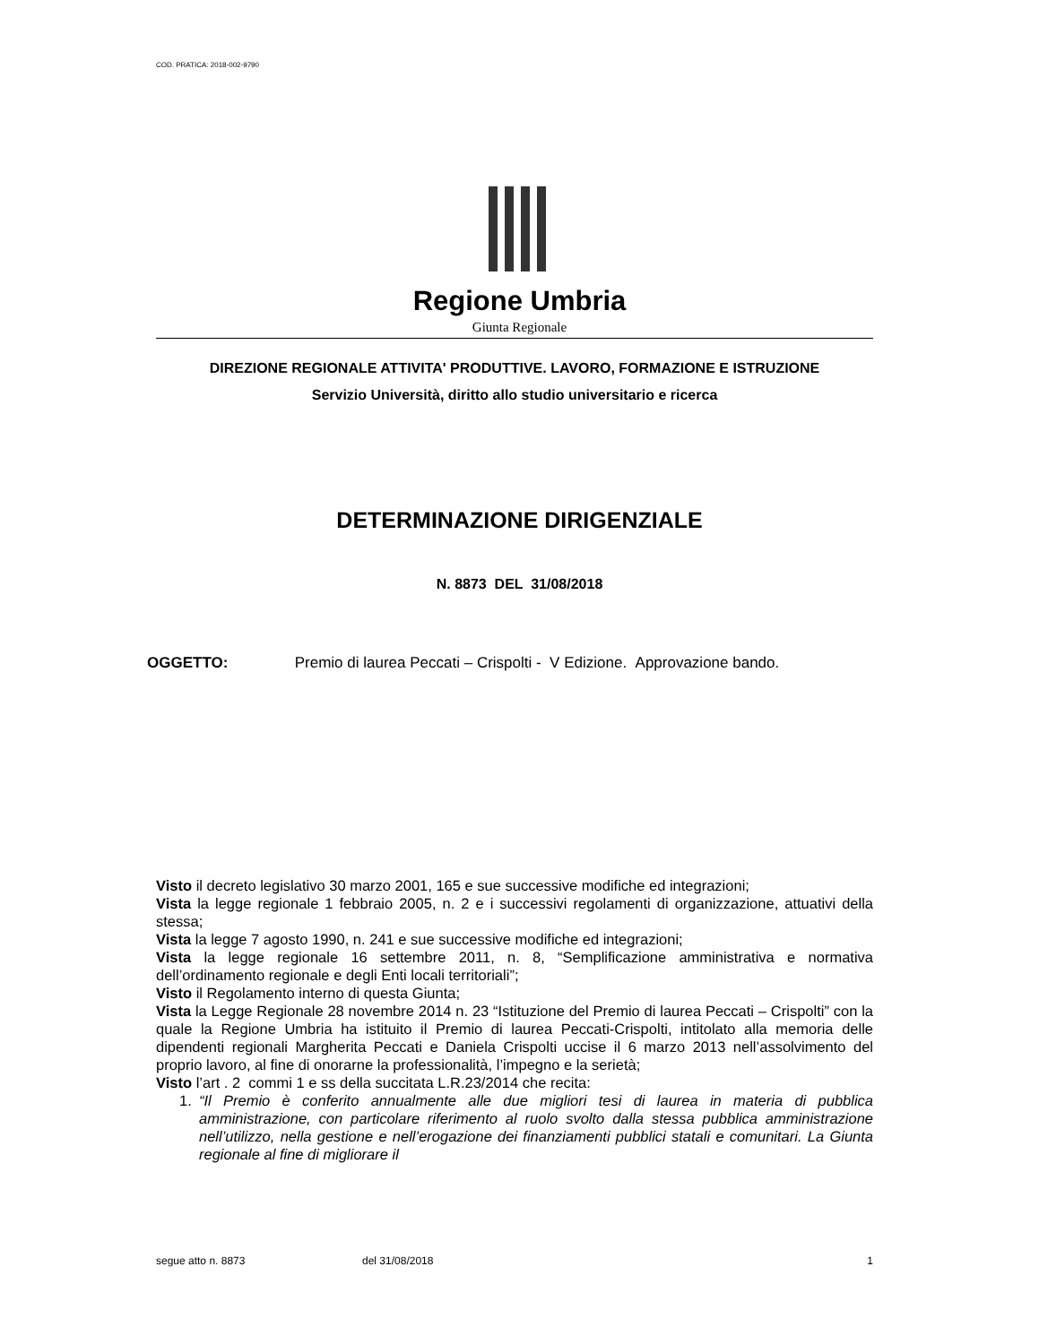COD. PRATICA: 2018-002-9790
Regione Umbria
Giunta Regionale
DIREZIONE REGIONALE ATTIVITA' PRODUTTIVE. LAVORO, FORMAZIONE E ISTRUZIONE
Servizio Università, diritto allo studio universitario e ricerca
DETERMINAZIONE DIRIGENZIALE
N. 8873 DEL 31/08/2018
OGGETTO: Premio di laurea Peccati – Crispolti - V Edizione. Approvazione bando.
Visto il decreto legislativo 30 marzo 2001, 165 e sue successive modifiche ed integrazioni;
Vista la legge regionale 1 febbraio 2005, n. 2 e i successivi regolamenti di organizzazione, attuativi della stessa;
Vista la legge 7 agosto 1990, n. 241 e sue successive modifiche ed integrazioni;
Vista la legge regionale 16 settembre 2011, n. 8, “Semplificazione amministrativa e normativa dell’ordinamento regionale e degli Enti locali territoriali”;
Visto il Regolamento interno di questa Giunta;
Vista la Legge Regionale 28 novembre 2014 n. 23 “Istituzione del Premio di laurea Peccati – Crispolti” con la quale la Regione Umbria ha istituito il Premio di laurea Peccati-Crispolti, intitolato alla memoria delle dipendenti regionali Margherita Peccati e Daniela Crispolti uccise il 6 marzo 2013 nell’assolvimento del proprio lavoro, al fine di onorarne la professionalità, l’impegno e la serietà;
Visto l’art . 2 commi 1 e ss della succitata L.R.23/2014 che recita:
1. “Il Premio è conferito annualmente alle due migliori tesi di laurea in materia di pubblica amministrazione, con particolare riferimento al ruolo svolto dalla stessa pubblica amministrazione nell’utilizzo, nella gestione e nell’erogazione dei finanziamenti pubblici statali e comunitari. La Giunta regionale al fine di migliorare il
segue atto n. 8873 del 31/08/2018 1